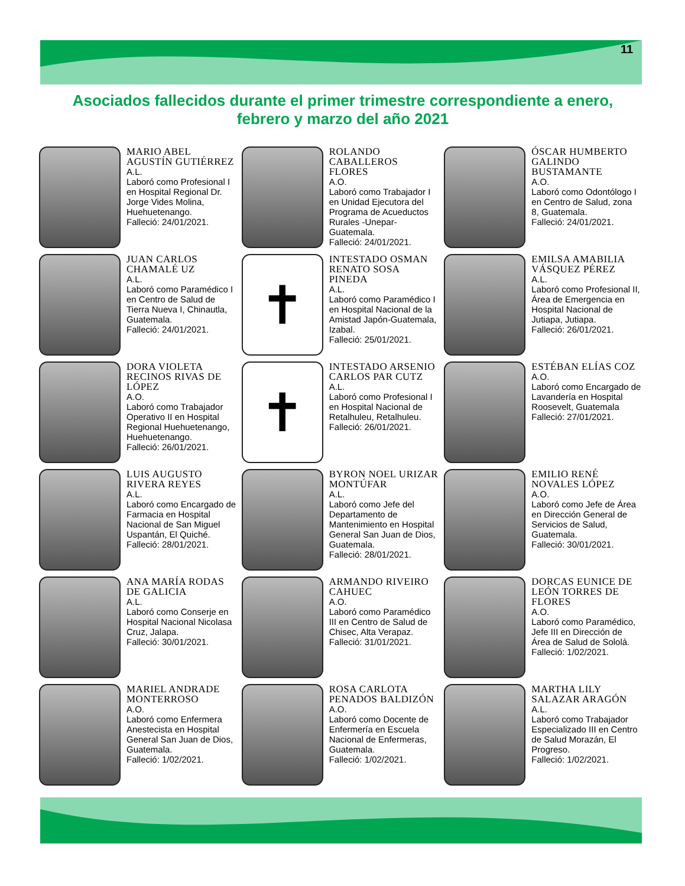11
Asociados fallecidos durante el primer trimestre correspondiente a enero, febrero y marzo del año 2021
MARIO ABEL AGUSTÍN GUTIÉRREZ
A.L.
Laboró como Profesional I en Hospital Regional Dr. Jorge Vides Molina, Huehuetenango.
Falleció: 24/01/2021.
ROLANDO CABALLEROS FLORES
A.O.
Laboró como Trabajador I en Unidad Ejecutora del Programa de Acueductos Rurales -Unepar- Guatemala.
Falleció: 24/01/2021.
ÓSCAR HUMBERTO GALINDO BUSTAMANTE
A.O.
Laboró como Odontólogo I en Centro de Salud, zona 8, Guatemala.
Falleció: 24/01/2021.
JUAN CARLOS CHAMALÉ UZ
A.L.
Laboró como Paramédico I en Centro de Salud de Tierra Nueva I, Chinautla, Guatemala.
Falleció: 24/01/2021.
✝
INTESTADO OSMAN RENATO SOSA PINEDA
A.L.
Laboró como Paramédico I en Hospital Nacional de la Amistad Japón-Guatemala, Izabal.
Falleció: 25/01/2021.
EMILSA AMABILIA VÁSQUEZ PÉREZ
A.L.
Laboró como Profesional II, Área de Emergencia en Hospital Nacional de Jutiapa, Jutiapa.
Falleció: 26/01/2021.
DORA VIOLETA RECINOS RIVAS DE LÓPEZ
A.O.
Laboró como Trabajador Operativo II en Hospital Regional Huehuetenango, Huehuetenango.
Falleció: 26/01/2021.
✝
INTESTADO ARSENIO CARLOS PAR CUTZ
A.L.
Laboró como Profesional I en Hospital Nacional de Retalhuleu, Retalhuleu.
Falleció: 26/01/2021.
ESTÉBAN ELÍAS COZ
A.O.
Laboró como Encargado de Lavandería en Hospital Roosevelt, Guatemala
Falleció: 27/01/2021.
LUIS AUGUSTO RIVERA REYES
A.L.
Laboró como Encargado de Farmacia en Hospital Nacional de San Miguel Uspantán, El Quiché.
Falleció: 28/01/2021.
BYRON NOEL URIZAR MONTÚFAR
A.L.
Laboró como Jefe del Departamento de Mantenimiento en Hospital General San Juan de Dios, Guatemala.
Falleció: 28/01/2021.
EMILIO RENÉ NOVALES LÓPEZ
A.O.
Laboró como Jefe de Área en Dirección General de Servicios de Salud, Guatemala.
Falleció: 30/01/2021.
ANA MARÍA RODAS DE GALICIA
A.L.
Laboró como Conserje en Hospital Nacional Nicolasa Cruz, Jalapa.
Falleció: 30/01/2021.
ARMANDO RIVEIRO CAHUEC
A.O.
Laboró como Paramédico III en Centro de Salud de Chisec, Alta Verapaz.
Falleció: 31/01/2021.
DORCAS EUNICE DE LEÓN TORRES DE FLORES
A.O.
Laboró como Paramédico, Jefe III en Dirección de Área de Salud de Sololá.
Falleció: 1/02/2021.
MARIEL ANDRADE MONTERROSO
A.O.
Laboró como Enfermera Anestecista en Hospital General San Juan de Dios, Guatemala.
Falleció: 1/02/2021.
ROSA CARLOTA PENADOS BALDIZÓN
A.O.
Laboró como Docente de Enfermería en Escuela Nacional de Enfermeras, Guatemala.
Falleció: 1/02/2021.
MARTHA LILY SALAZAR ARAGÓN
A.L.
Laboró como Trabajador Especializado III en Centro de Salud Morazán, El Progreso.
Falleció: 1/02/2021.